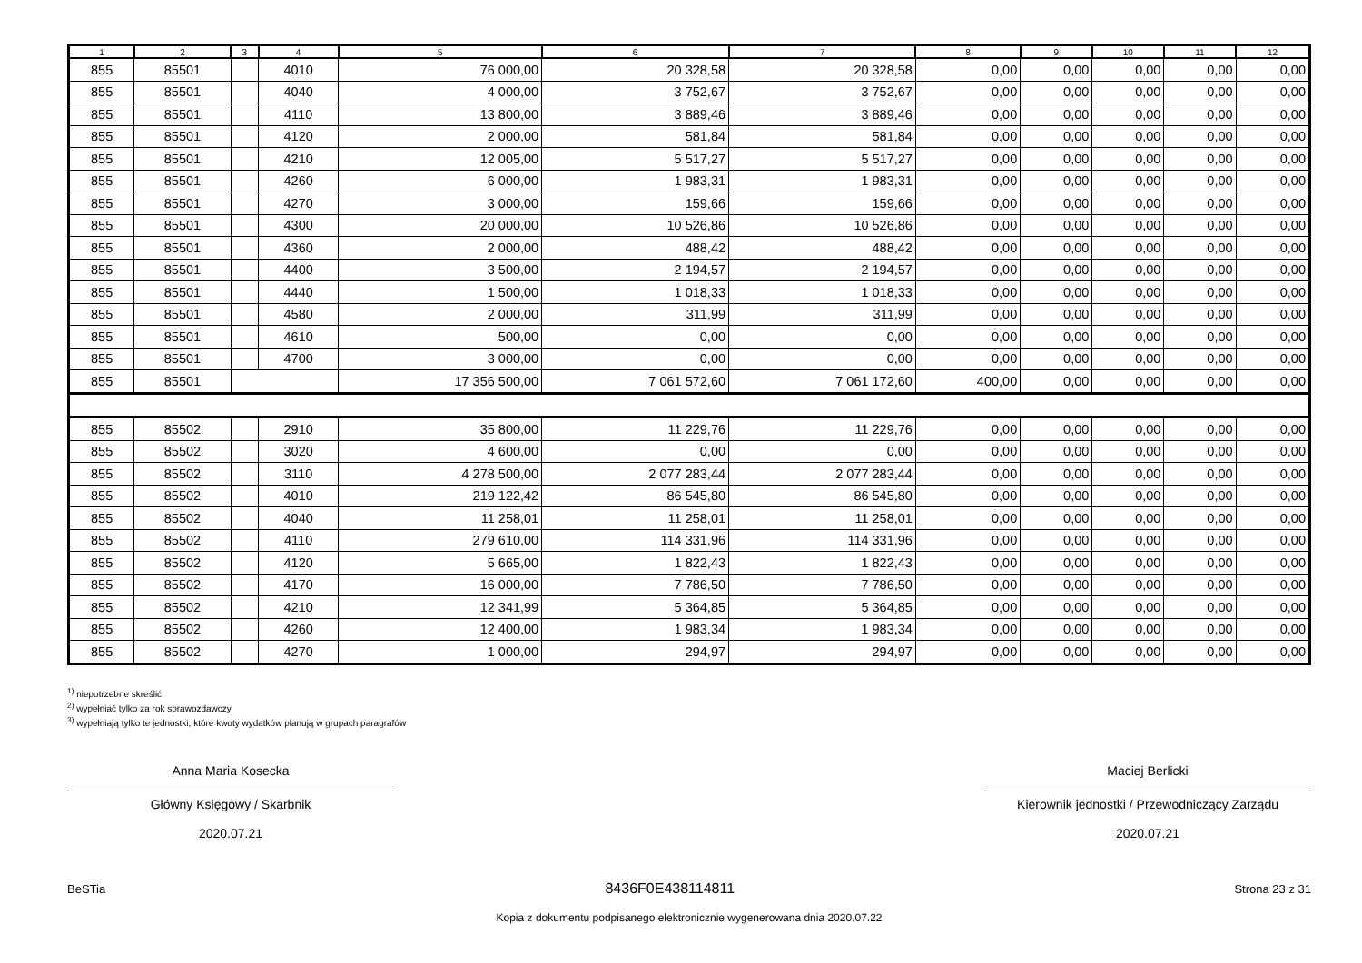| 1 | 2 | 3 | 4 | 5 | 6 | 7 | 8 | 9 | 10 | 11 | 12 |
| --- | --- | --- | --- | --- | --- | --- | --- | --- | --- | --- | --- |
| 855 | 85501 | | 4010 | 76 000,00 | 20 328,58 | 20 328,58 | 0,00 | 0,00 | 0,00 | 0,00 | 0,00 |
| 855 | 85501 | | 4040 | 4 000,00 | 3 752,67 | 3 752,67 | 0,00 | 0,00 | 0,00 | 0,00 | 0,00 |
| 855 | 85501 | | 4110 | 13 800,00 | 3 889,46 | 3 889,46 | 0,00 | 0,00 | 0,00 | 0,00 | 0,00 |
| 855 | 85501 | | 4120 | 2 000,00 | 581,84 | 581,84 | 0,00 | 0,00 | 0,00 | 0,00 | 0,00 |
| 855 | 85501 | | 4210 | 12 005,00 | 5 517,27 | 5 517,27 | 0,00 | 0,00 | 0,00 | 0,00 | 0,00 |
| 855 | 85501 | | 4260 | 6 000,00 | 1 983,31 | 1 983,31 | 0,00 | 0,00 | 0,00 | 0,00 | 0,00 |
| 855 | 85501 | | 4270 | 3 000,00 | 159,66 | 159,66 | 0,00 | 0,00 | 0,00 | 0,00 | 0,00 |
| 855 | 85501 | | 4300 | 20 000,00 | 10 526,86 | 10 526,86 | 0,00 | 0,00 | 0,00 | 0,00 | 0,00 |
| 855 | 85501 | | 4360 | 2 000,00 | 488,42 | 488,42 | 0,00 | 0,00 | 0,00 | 0,00 | 0,00 |
| 855 | 85501 | | 4400 | 3 500,00 | 2 194,57 | 2 194,57 | 0,00 | 0,00 | 0,00 | 0,00 | 0,00 |
| 855 | 85501 | | 4440 | 1 500,00 | 1 018,33 | 1 018,33 | 0,00 | 0,00 | 0,00 | 0,00 | 0,00 |
| 855 | 85501 | | 4580 | 2 000,00 | 311,99 | 311,99 | 0,00 | 0,00 | 0,00 | 0,00 | 0,00 |
| 855 | 85501 | | 4610 | 500,00 | 0,00 | 0,00 | 0,00 | 0,00 | 0,00 | 0,00 | 0,00 |
| 855 | 85501 | | 4700 | 3 000,00 | 0,00 | 0,00 | 0,00 | 0,00 | 0,00 | 0,00 | 0,00 |
| 855 | 85501 | | | 17 356 500,00 | 7 061 572,60 | 7 061 172,60 | 400,00 | 0,00 | 0,00 | 0,00 | 0,00 |
| 855 | 85502 | | 2910 | 35 800,00 | 11 229,76 | 11 229,76 | 0,00 | 0,00 | 0,00 | 0,00 | 0,00 |
| 855 | 85502 | | 3020 | 4 600,00 | 0,00 | 0,00 | 0,00 | 0,00 | 0,00 | 0,00 | 0,00 |
| 855 | 85502 | | 3110 | 4 278 500,00 | 2 077 283,44 | 2 077 283,44 | 0,00 | 0,00 | 0,00 | 0,00 | 0,00 |
| 855 | 85502 | | 4010 | 219 122,42 | 86 545,80 | 86 545,80 | 0,00 | 0,00 | 0,00 | 0,00 | 0,00 |
| 855 | 85502 | | 4040 | 11 258,01 | 11 258,01 | 11 258,01 | 0,00 | 0,00 | 0,00 | 0,00 | 0,00 |
| 855 | 85502 | | 4110 | 279 610,00 | 114 331,96 | 114 331,96 | 0,00 | 0,00 | 0,00 | 0,00 | 0,00 |
| 855 | 85502 | | 4120 | 5 665,00 | 1 822,43 | 1 822,43 | 0,00 | 0,00 | 0,00 | 0,00 | 0,00 |
| 855 | 85502 | | 4170 | 16 000,00 | 7 786,50 | 7 786,50 | 0,00 | 0,00 | 0,00 | 0,00 | 0,00 |
| 855 | 85502 | | 4210 | 12 341,99 | 5 364,85 | 5 364,85 | 0,00 | 0,00 | 0,00 | 0,00 | 0,00 |
| 855 | 85502 | | 4260 | 12 400,00 | 1 983,34 | 1 983,34 | 0,00 | 0,00 | 0,00 | 0,00 | 0,00 |
| 855 | 85502 | | 4270 | 1 000,00 | 294,97 | 294,97 | 0,00 | 0,00 | 0,00 | 0,00 | 0,00 |
<sup>1)</sup> niepotrzebne skreślić
<sup>2)</sup> wypełniać tylko za rok sprawozdawczy
<sup>3)</sup> wypełniają tylko te jednostki, które kwoty wydatków planują w grupach paragrafów
Anna Maria Kosecka
Główny Księgowy / Skarbnik
2020.07.21
Maciej Berlicki
Kierownik jednostki / Przewodniczący Zarządu
2020.07.21
BeSTia 8436F0E438114811 Strona 23 z 31
Kopia z dokumentu podpisanego elektronicznie wygenerowana dnia 2020.07.22